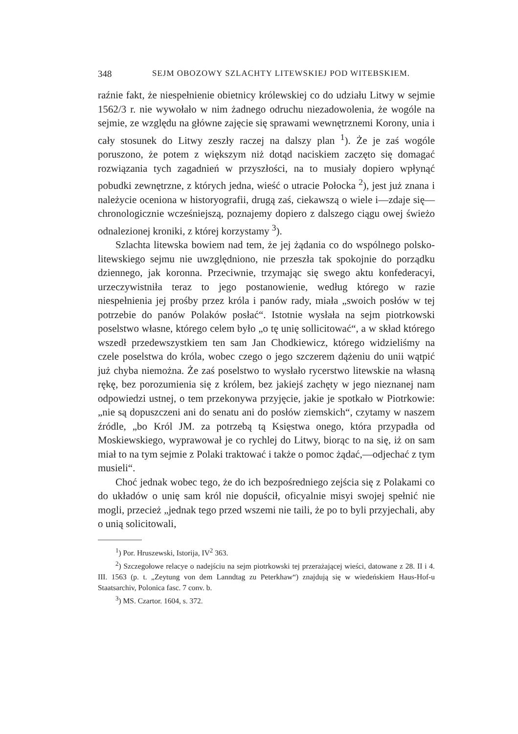348 SEJM OBOZOWY SZLACHTY LITEWSKIEJ POD WITEBSKIEM.
raźnie fakt, że niespełnienie obietnicy królewskiej co do udziału Litwy w sejmie 1562/3 r. nie wywołało w nim żadnego odruchu niezadowolenia, że wogóle na sejmie, ze względu na główne zajęcie się sprawami wewnętrznemi Korony, unia i cały stosunek do Litwy zeszły raczej na dalszy plan <sup>1</sup>). Że je zaś wogóle poruszono, że potem z większym niż dotąd naciskiem zaczęto się domagać rozwiązania tych zagadnień w przyszłości, na to musiały dopiero wpłynąć pobudki zewnętrzne, z których jedna, wieść o utracie Połocka <sup>2</sup>), jest już znana i należycie oceniona w historyografii, drugą zaś, ciekawszą o wiele i—zdaje się—chronologicznie wcześniejszą, poznajemy dopiero z dalszego ciągu owej świeżo odnalezionej kroniki, z której korzystamy <sup>3</sup>).
Szlachta litewska bowiem nad tem, że jej żądania co do wspólnego polsko-litewskiego sejmu nie uwzględniono, nie przeszła tak spokojnie do porządku dziennego, jak koronna. Przeciwnie, trzymając się swego aktu konfederacyi, urzeczywistniła teraz to jego postanowienie, według którego w razie niespełnienia jej prośby przez króla i panów rady, miała „swoich posłów w tej potrzebie do panów Polaków posłać“. Istotnie wysłała na sejm piotrkowski poselstwo własne, którego celem było „o tę unię sollicitować“, a w skład którego wszedł przedewszystkiem ten sam Jan Chodkiewicz, którego widzieliśmy na czele poselstwa do króla, wobec czego o jego szczerem dążeniu do unii wątpić już chyba niemożna. Że zaś poselstwo to wysłało rycerstwo litewskie na własną rękę, bez porozumienia się z królem, bez jakiejś zachęty w jego nieznanej nam odpowiedzi ustnej, o tem przekonywa przyjęcie, jakie je spotkało w Piotrkowie: „nie są dopuszczeni ani do senatu ani do posłów ziemskich“, czytamy w naszem źródle, „bo Król JM. za potrzebą tą Księstwa onego, która przypadła od Moskiewskiego, wyprawował je co rychlej do Litwy, biorąc to na się, iż on sam miał to na tym sejmie z Polaki traktować i także o pomoc żądać,—odjechać z tym musieli“.
Choć jednak wobec tego, że do ich bezpośredniego zejścia się z Polakami co do układów o unię sam król nie dopuścił, oficyalnie misyi swojej spełnić nie mogli, przecież „jednak tego przed wszemi nie taili, że po to byli przyjechali, aby o unią solicitowali,
<sup>1</sup>) Por. Hruszewski, Istorija, IV<sup>2</sup> 363.
<sup>2</sup>) Szczegołowe relacye o nadejściu na sejm piotrkowski tej przerażającej wieści, datowane z 28. II i 4. III. 1563 (p. t. „Zeytung von dem Lanndtag zu Peterkhaw“) znajdują się w wiedeńskiem Haus-Hof-u Staatsarchiv, Polonica fasc. 7 conv. b.
<sup>3</sup>) MS. Czartor. 1604, s. 372.